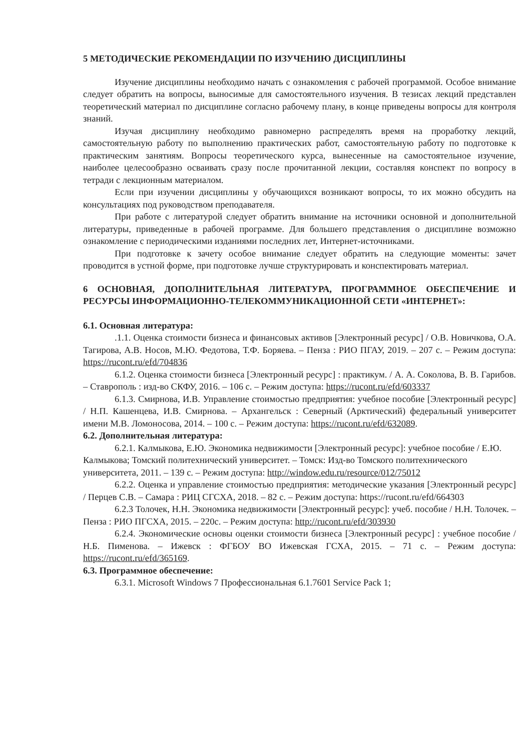5 МЕТОДИЧЕСКИЕ РЕКОМЕНДАЦИИ ПО ИЗУЧЕНИЮ ДИСЦИПЛИНЫ
Изучение дисциплины необходимо начать с ознакомления с рабочей программой. Особое внимание следует обратить на вопросы, выносимые для самостоятельного изучения. В тезисах лекций представлен теоретический материал по дисциплине согласно рабочему плану, в конце приведены вопросы для контроля знаний.
Изучая дисциплину необходимо равномерно распределять время на проработку лекций, самостоятельную работу по выполнению практических работ, самостоятельную работу по подготовке к практическим занятиям. Вопросы теоретического курса, вынесенные на самостоятельное изучение, наиболее целесообразно осваивать сразу после прочитанной лекции, составляя конспект по вопросу в тетради с лекционным материалом.
Если при изучении дисциплины у обучающихся возникают вопросы, то их можно обсудить на консультациях под руководством преподавателя.
При работе с литературой следует обратить внимание на источники основной и дополнительной литературы, приведенные в рабочей программе. Для большего представления о дисциплине возможно ознакомление с периодическими изданиями последних лет, Интернет-источниками.
При подготовке к зачету особое внимание следует обратить на следующие моменты: зачет проводится в устной форме, при подготовке лучше структурировать и конспектировать материал.
6 ОСНОВНАЯ, ДОПОЛНИТЕЛЬНАЯ ЛИТЕРАТУРА, ПРОГРАММНОЕ ОБЕСПЕЧЕНИЕ И РЕСУРСЫ ИНФОРМАЦИОННО-ТЕЛЕКОММУНИКАЦИОННОЙ СЕТИ «ИНТЕРНЕТ»:
6.1. Основная литература:
.1.1. Оценка стоимости бизнеса и финансовых активов [Электронный ресурс] / О.В. Новичкова, О.А. Тагирова, А.В. Носов, М.Ю. Федотова, Т.Ф. Боряева. – Пенза : РИО ПГАУ, 2019. – 207 с. – Режим доступа: https://rucont.ru/efd/704836
6.1.2. Оценка стоимости бизнеса [Электронный ресурс] : практикум. / А. А. Соколова, В. В. Гарибов. – Ставрополь : изд-во СКФУ, 2016. – 106 с. – Режим доступа: https://rucont.ru/efd/603337
6.1.3. Смирнова, И.В. Управление стоимостью предприятия: учебное пособие [Электронный ресурс] / Н.П. Кашенцева, И.В. Смирнова. – Архангельск : Северный (Арктический) федеральный университет имени М.В. Ломоносова, 2014. – 100 с. – Режим доступа: https://rucont.ru/efd/632089.
6.2. Дополнительная литература:
6.2.1. Калмыкова, Е.Ю. Экономика недвижимости [Электронный ресурс]: учебное пособие / Е.Ю. Калмыкова; Томский политехнический университет. – Томск: Изд-во Томского политехнического университета, 2011. – 139 с. – Режим доступа: http://window.edu.ru/resource/012/75012
6.2.2. Оценка и управление стоимостью предприятия: методические указания [Электронный ресурс] / Перцев С.В. – Самара : РИЦ СГСХА, 2018. – 82 с. – Режим доступа: https://rucont.ru/efd/664303
6.2.3 Толочек, Н.Н. Экономика недвижимости [Электронный ресурс]: учеб. пособие / Н.Н. Толочек. – Пенза : РИО ПГСХА, 2015. – 220с. – Режим доступа: http://rucont.ru/efd/303930
6.2.4. Экономические основы оценки стоимости бизнеса [Электронный ресурс] : учебное пособие / Н.Б. Пименова. – Ижевск : ФГБОУ ВО Ижевская ГСХА, 2015. – 71 с. – Режим доступа: https://rucont.ru/efd/365169.
6.3. Программное обеспечение:
6.3.1. Microsoft Windows 7 Профессиональная 6.1.7601 Service Pack 1;